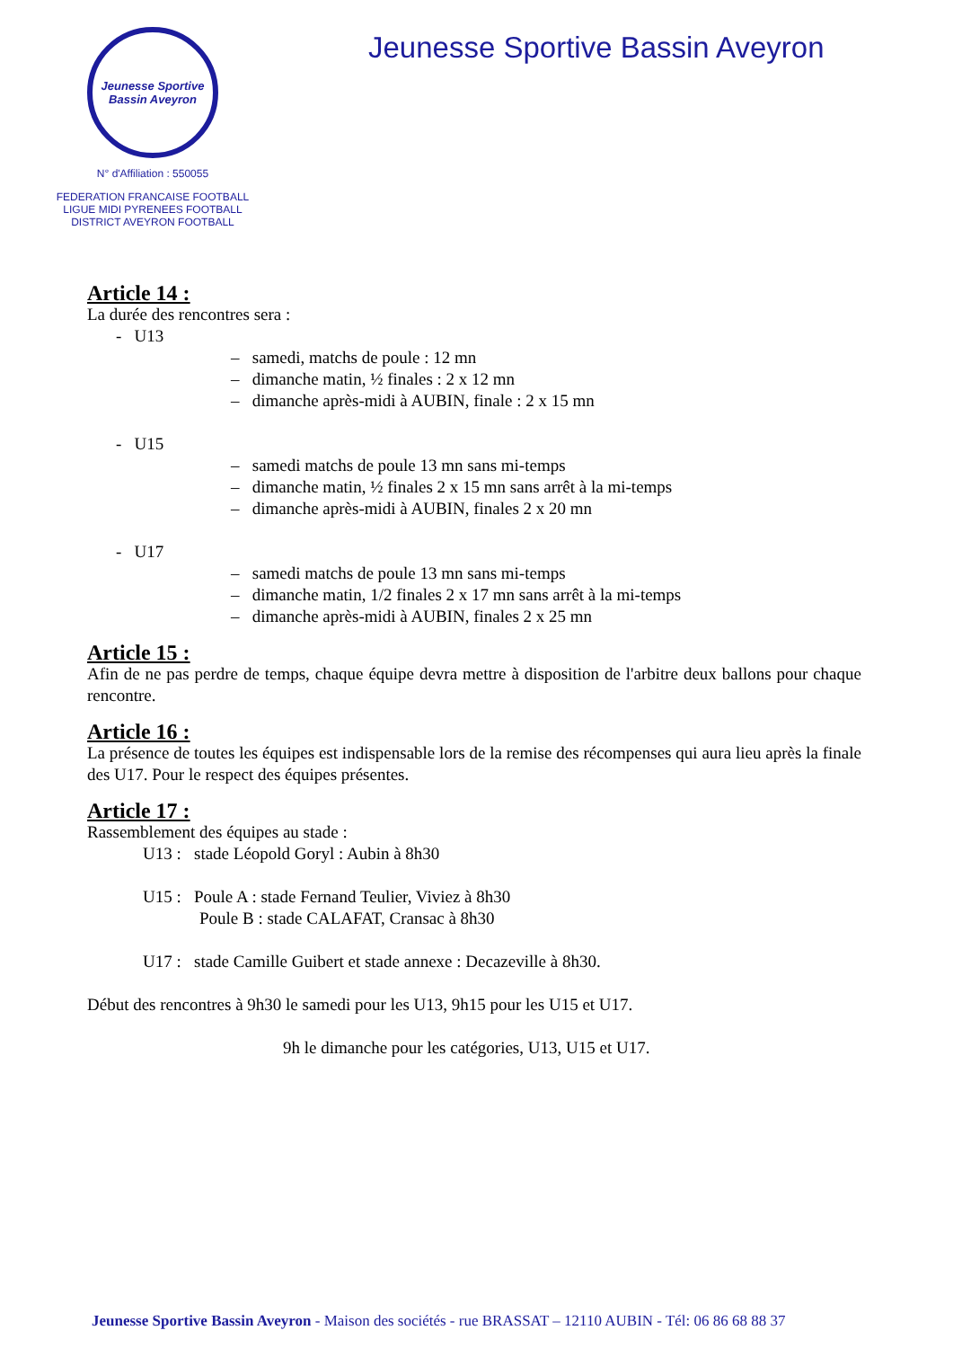Jeunesse Sportive
Bassin Aveyron
N° d'Affiliation : 550055
FEDERATION FRANCAISE FOOTBALL
LIGUE MIDI PYRENEES FOOTBALL
DISTRICT AVEYRON FOOTBALL
Jeunesse Sportive Bassin Aveyron
Article 14 :
La durée des rencontres sera :
- U13
– samedi, matchs de poule : 12 mn
– dimanche matin, ½ finales : 2 x 12 mn
– dimanche après-midi à AUBIN, finale : 2 x 15 mn
- U15
– samedi matchs de poule 13 mn sans mi-temps
– dimanche matin, ½ finales 2 x 15 mn sans arrêt à la mi-temps
– dimanche après-midi à AUBIN, finales 2 x 20 mn
- U17
– samedi matchs de poule 13 mn sans mi-temps
– dimanche matin, 1/2 finales 2 x 17 mn sans arrêt à la mi-temps
– dimanche après-midi à AUBIN, finales 2 x 25 mn
Article 15 :
Afin de ne pas perdre de temps, chaque équipe devra mettre à disposition de l'arbitre deux ballons pour chaque rencontre.
Article 16 :
La présence de toutes les équipes est indispensable lors de la remise des récompenses qui aura lieu après la finale des U17. Pour le respect des équipes présentes.
Article 17 :
Rassemblement des équipes au stade :
U13 : stade Léopold Goryl : Aubin à 8h30
U15 : Poule A : stade Fernand Teulier, Viviez à 8h30
Poule B : stade CALAFAT, Cransac à 8h30
U17 : stade Camille Guibert et stade annexe : Decazeville à 8h30.
Début des rencontres à 9h30 le samedi pour les U13, 9h15 pour les U15 et U17.
9h le dimanche pour les catégories, U13, U15 et U17.
Jeunesse Sportive Bassin Aveyron - Maison des sociétés - rue BRASSAT – 12110 AUBIN - Tél: 06 86 68 88 37